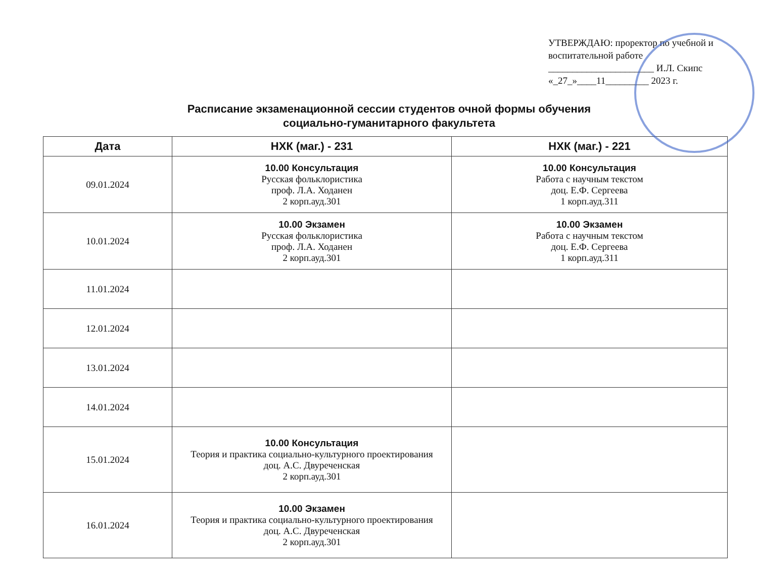УТВЕРЖДАЮ: проректор по учебной и воспитательной работе
______________________ И.Л. Скипс
«_27_»____11_________ 2023 г.
Расписание экзаменационной сессии студентов очной формы обучения
социально-гуманитарного факультета
| Дата | НХК (маг.) - 231 | НХК (маг.) - 221 |
| --- | --- | --- |
| 09.01.2024 | 10.00 Консультация Русская фольклористика проф. Л.А. Ходанен 2 корп.ауд.301 | 10.00 Консультация Работа с научным текстом доц. Е.Ф. Сергеева 1 корп.ауд.311 |
| 10.01.2024 | 10.00 Экзамен Русская фольклористика проф. Л.А. Ходанен 2 корп.ауд.301 | 10.00 Экзамен Работа с научным текстом доц. Е.Ф. Сергеева 1 корп.ауд.311 |
| 11.01.2024 | | |
| 12.01.2024 | | |
| 13.01.2024 | | |
| 14.01.2024 | | |
| 15.01.2024 | 10.00 Консультация Теория и практика социально-культурного проектирования доц. А.С. Двуреченская 2 корп.ауд.301 | |
| 16.01.2024 | 10.00 Экзамен Теория и практика социально-культурного проектирования доц. А.С. Двуреченская 2 корп.ауд.301 | |